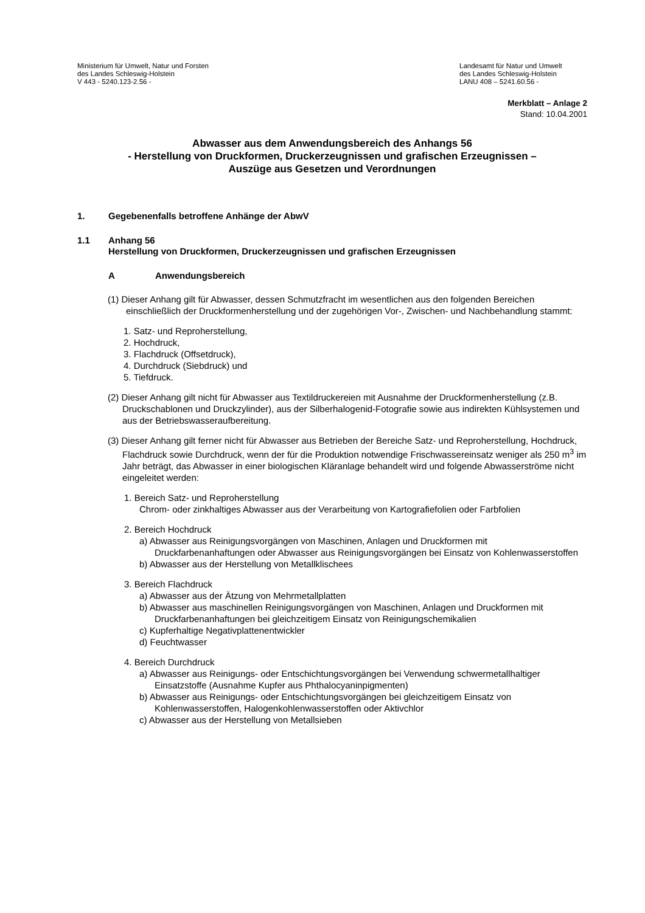Ministerium für Umwelt, Natur und Forsten
des Landes Schleswig-Holstein
V 443 - 5240.123-2.56 -
Landesamt für Natur und Umwelt
des Landes Schleswig-Holstein
LANU 408 – 5241.60.56 -
Merkblatt – Anlage 2
Stand: 10.04.2001
Abwasser aus dem Anwendungsbereich des Anhangs 56
- Herstellung von Druckformen, Druckerzeugnissen und grafischen Erzeugnissen –
Auszüge aus Gesetzen und Verordnungen
1. Gegebenenfalls betroffene Anhänge der AbwV
1.1 Anhang 56
Herstellung von Druckformen, Druckerzeugnissen und grafischen Erzeugnissen
A Anwendungsbereich
(1) Dieser Anhang gilt für Abwasser, dessen Schmutzfracht im wesentlichen aus den folgenden Bereichen einschließlich der Druckformenherstellung und der zugehörigen Vor-, Zwischen- und Nachbehandlung stammt:
1. Satz- und Reproherstellung,
2. Hochdruck,
3. Flachdruck (Offsetdruck),
4. Durchdruck (Siebdruck) und
5. Tiefdruck.
(2) Dieser Anhang gilt nicht für Abwasser aus Textildruckereien mit Ausnahme der Druckformen­herstellung (z.B. Druckschablonen und Druckzylinder), aus der Silberhalogenid-Fotografie sowie aus indirekten Kühlsystemen und aus der Betriebswasseraufbereitung.
(3) Dieser Anhang gilt ferner nicht für Abwasser aus Betrieben der Bereiche Satz- und Reproher­stellung, Hochdruck, Flachdruck sowie Durchdruck, wenn der für die Produktion notwendige Frischwassereinsatz weniger als 250 m<sup>3</sup> im Jahr beträgt, das Abwasser in einer biologischen Kläranlage behandelt wird und folgende Abwasserströme nicht eingeleitet werden:
1. Bereich Satz- und Reproherstellung
Chrom- oder zinkhaltiges Abwasser aus der Verarbeitung von Kartografiefolien oder Farbfolien
2. Bereich Hochdruck
a) Abwasser aus Reinigungsvorgängen von Maschinen, Anlagen und Druckformen mit Druckfarbenanhaftungen oder Abwasser aus Reinigungsvorgängen bei Einsatz von Kohlenwasserstoffen
b) Abwasser aus der Herstellung von Metallklischees
3. Bereich Flachdruck
a) Abwasser aus der Ätzung von Mehrmetallplatten
b) Abwasser aus maschinellen Reinigungsvorgängen von Maschinen, Anlagen und Druckformen mit Druckfarbenanhaftungen bei gleichzeitigem Einsatz von Reinigungschemikalien
c) Kupferhaltige Negativplattenentwickler
d) Feuchtwasser
4. Bereich Durchdruck
a) Abwasser aus Reinigungs- oder Entschichtungsvorgängen bei Verwendung schwermetallhaltiger Einsatzstoffe (Ausnahme Kupfer aus Phthalocyaninpigmenten)
b) Abwasser aus Reinigungs- oder Entschichtungsvorgängen bei gleichzeitigem Einsatz von Kohlenwasserstoffen, Halogenkohlenwasserstoffen oder Aktivchlor
c) Abwasser aus der Herstellung von Metallsieben